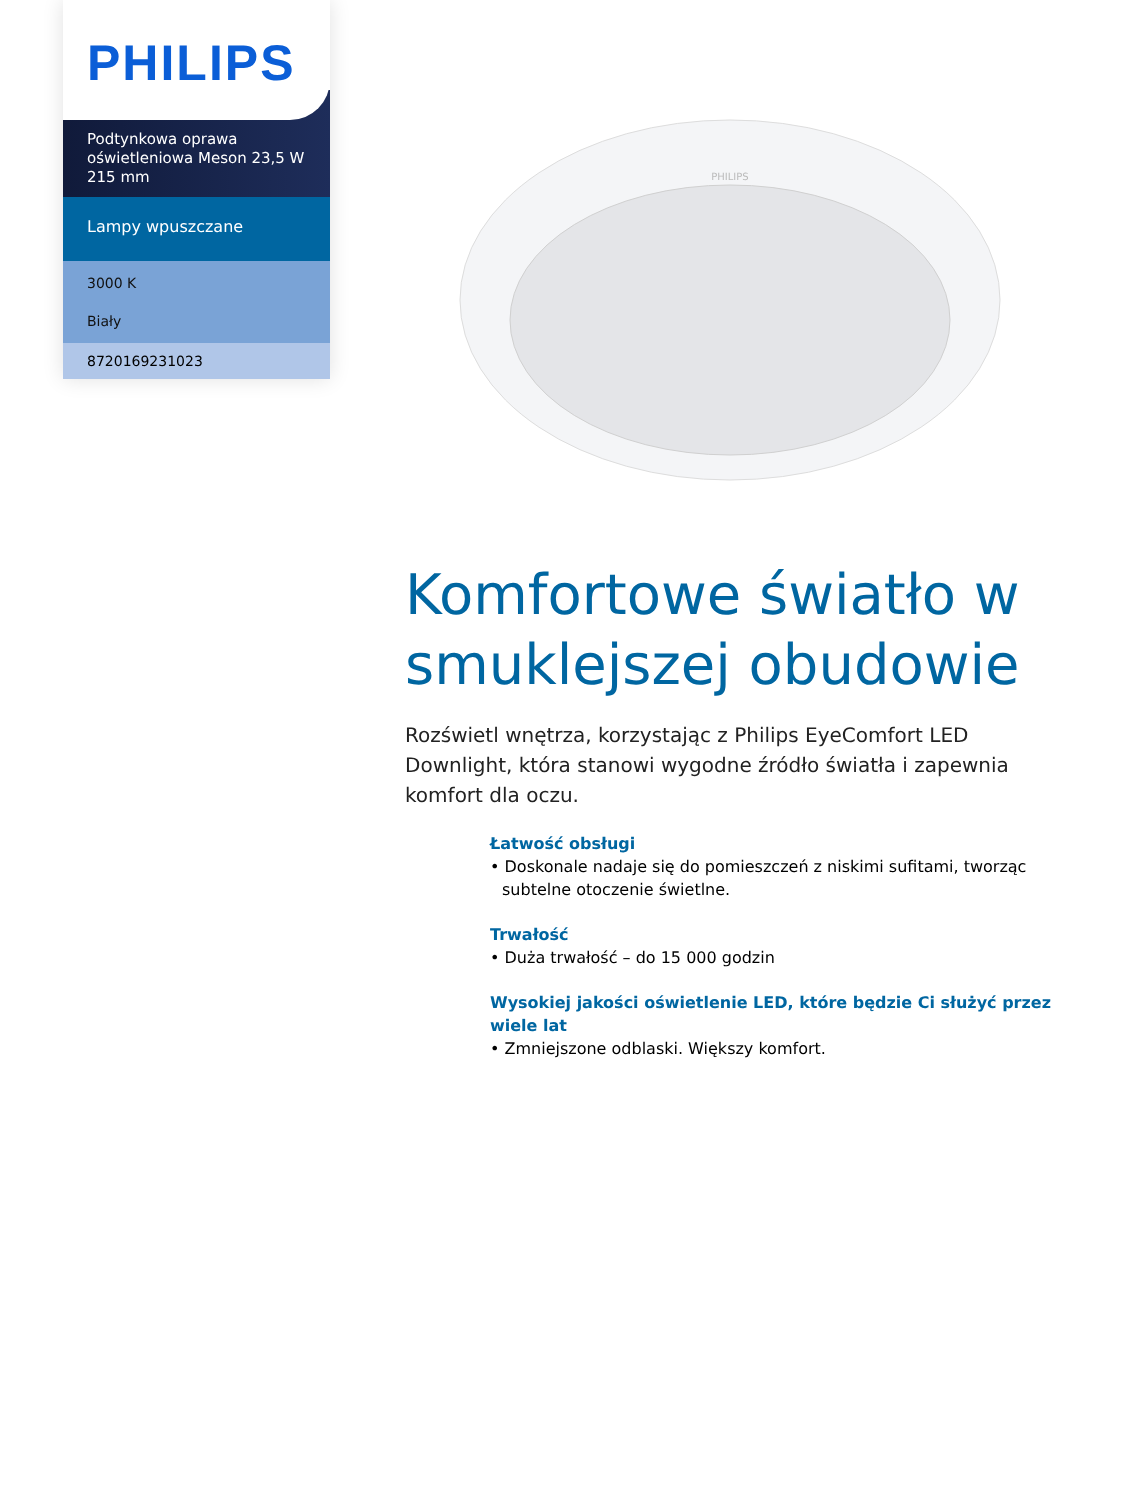PHILIPS
Podtynkowa oprawa oświetleniowa Meson 23,5 W 215 mm
Lampy wpuszczane
3000 K
Biały
8720169231023
PHILIPS
Komfortowe światło w smuklejszej obudowie
Rozświetl wnętrza, korzystając z Philips EyeComfort LED Downlight, która stanowi wygodne źródło światła i zapewnia komfort dla oczu.
Łatwość obsługi
• Doskonale nadaje się do pomieszczeń z niskimi sufitami, tworząc subtelne otoczenie świetlne.
Trwałość
• Duża trwałość – do 15 000 godzin
Wysokiej jakości oświetlenie LED, które będzie Ci służyć przez wiele lat
• Zmniejszone odblaski. Większy komfort.